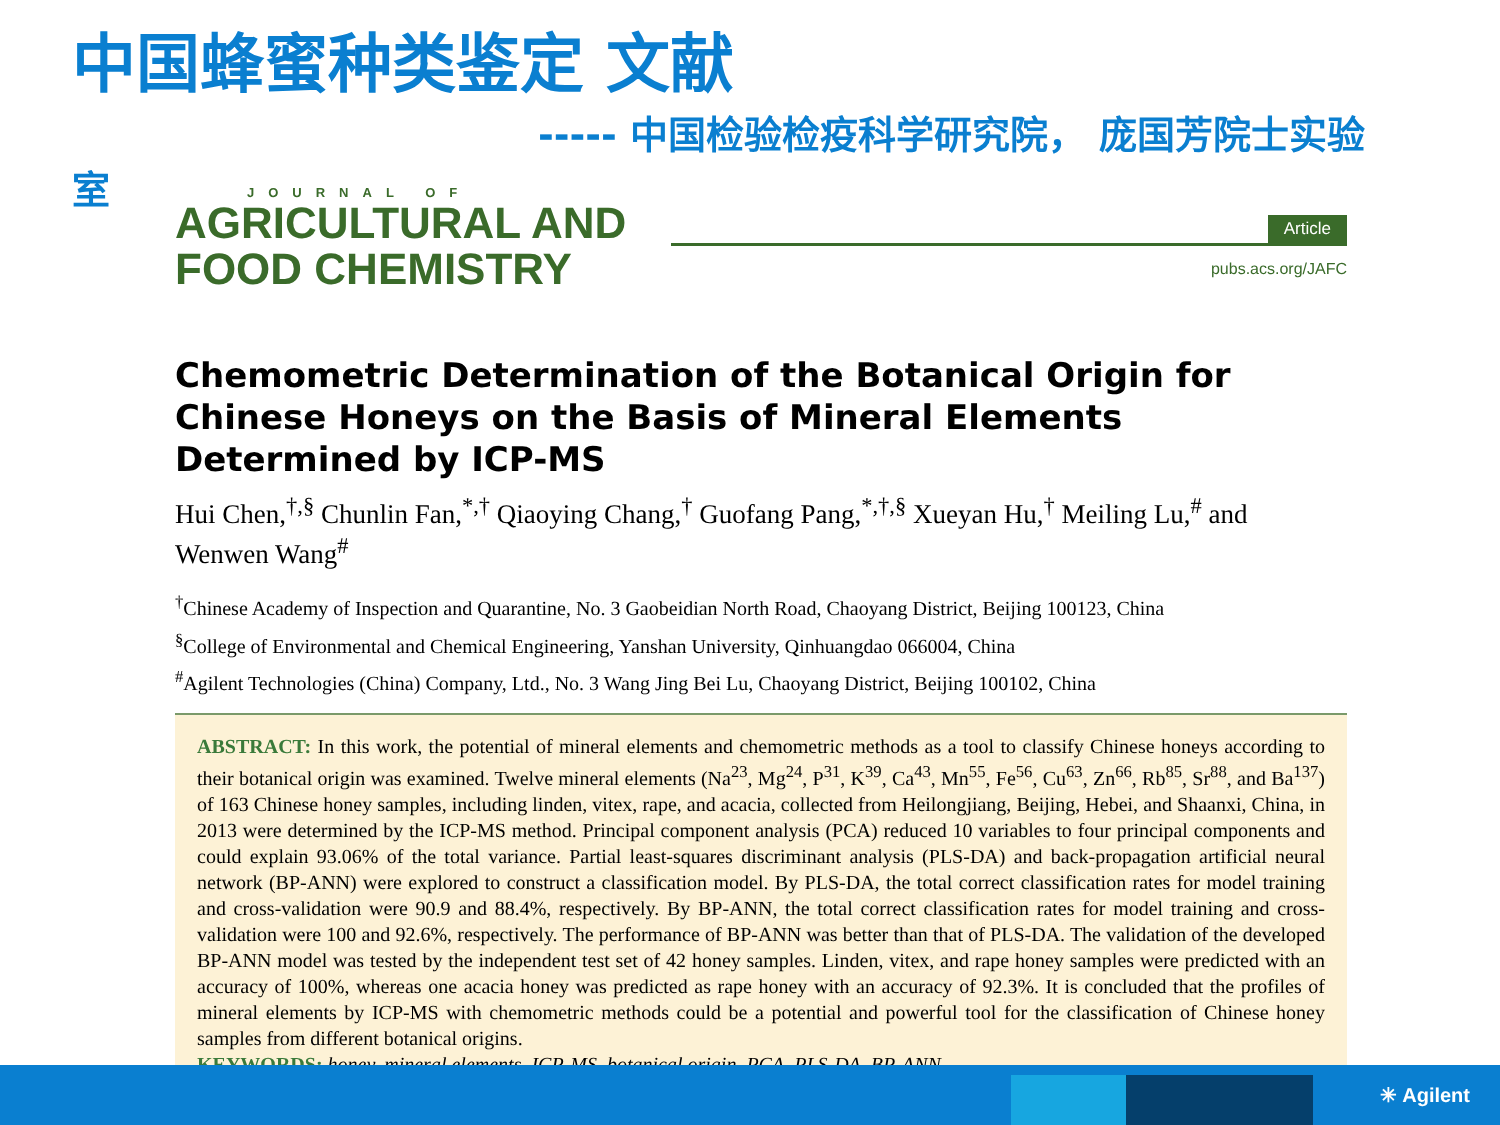中国蜂蜜种类鉴定 文献
----- 中国检验检疫科学研究院， 庞国芳院士实验
室
JOURNAL OF
AGRICULTURAL AND
FOOD CHEMISTRY
Article
pubs.acs.org/JAFC
Chemometric Determination of the Botanical Origin for Chinese Honeys on the Basis of Mineral Elements Determined by ICP-MS
Hui Chen,<sup>†,§</sup> Chunlin Fan,<sup>*,†</sup> Qiaoying Chang,<sup>†</sup> Guofang Pang,<sup>*,†,§</sup> Xueyan Hu,<sup>†</sup> Meiling Lu,<sup>#</sup> and Wenwen Wang<sup>#</sup>
<sup>†</sup> Chinese Academy of Inspection and Quarantine, No. 3 Gaobeidian North Road, Chaoyang District, Beijing 100123, China
<sup>§</sup> College of Environmental and Chemical Engineering, Yanshan University, Qinhuangdao 066004, China
<sup>#</sup> Agilent Technologies (China) Company, Ltd., No. 3 Wang Jing Bei Lu, Chaoyang District, Beijing 100102, China
ABSTRACT: In this work, the potential of mineral elements and chemometric methods as a tool to classify Chinese honeys according to their botanical origin was examined. Twelve mineral elements (Na<sup>23</sup>, Mg<sup>24</sup>, P<sup>31</sup>, K<sup>39</sup>, Ca<sup>43</sup>, Mn<sup>55</sup>, Fe<sup>56</sup>, Cu<sup>63</sup>, Zn<sup>66</sup>, Rb<sup>85</sup>, Sr<sup>88</sup>, and Ba<sup>137</sup>) of 163 Chinese honey samples, including linden, vitex, rape, and acacia, collected from Heilongjiang, Beijing, Hebei, and Shaanxi, China, in 2013 were determined by the ICP-MS method. Principal component analysis (PCA) reduced 10 variables to four principal components and could explain 93.06% of the total variance. Partial least-squares discriminant analysis (PLS-DA) and back-propagation artificial neural network (BP-ANN) were explored to construct a classification model. By PLS-DA, the total correct classification rates for model training and cross-validation were 90.9 and 88.4%, respectively. By BP-ANN, the total correct classification rates for model training and cross-validation were 100 and 92.6%, respectively. The performance of BP-ANN was better than that of PLS-DA. The validation of the developed BP-ANN model was tested by the independent test set of 42 honey samples. Linden, vitex, and rape honey samples were predicted with an accuracy of 100%, whereas one acacia honey was predicted as rape honey with an accuracy of 92.3%. It is concluded that the profiles of mineral elements by ICP-MS with chemometric methods could be a potential and powerful tool for the classification of Chinese honey samples from different botanical origins.
KEYWORDS: honey, mineral elements, ICP-MS, botanical origin, PCA, PLS-DA, BP-ANN
✳ Agilent